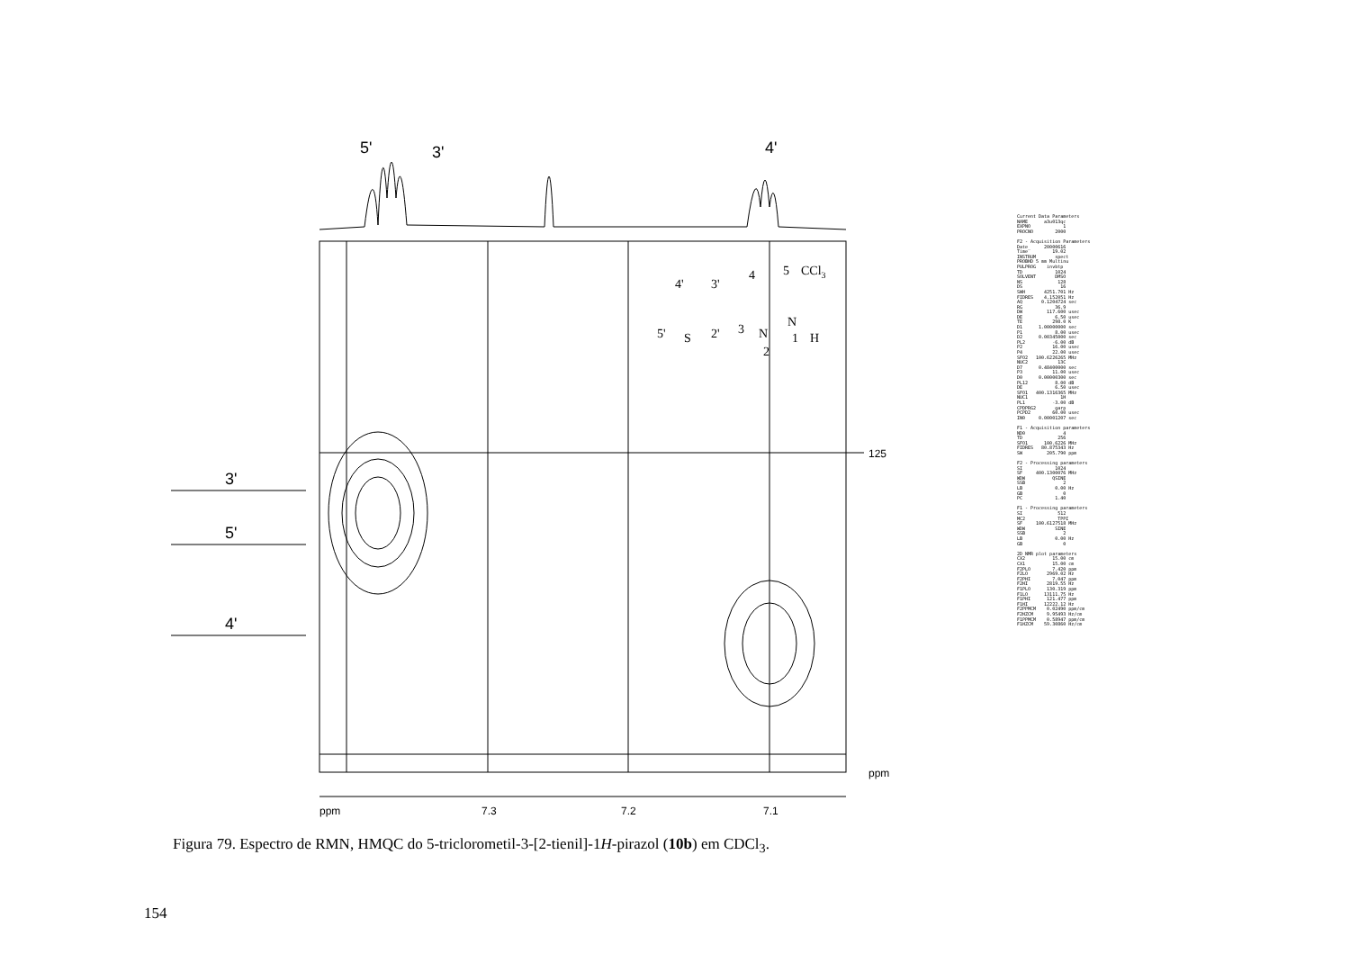5'
3'
4'
3'
5'
4'
125
ppm
ppm
7.3
7.2
7.1
4'
3'
4
5
CCl3
5'
S
2'
3
N
N
1
H
2
Current Data Parameters NAME a3u013qc EXPNO 1 PROCNO 2000 F2 - Acquisition Parameters Date_ 20000616 Time 19.02 INSTRUM spect PROBHD 5 mm Multinu PULPROG invbtp TD 1024 SOLVENT DMSO NS 128 DS 16 SWH 4251.701 Hz FIDRES 4.152051 Hz AQ 0.1204724 sec RG 36.9 DW 117.600 usec DE 6.50 usec TE 298.0 K D1 1.00000000 sec P1 8.00 usec D2 0.00345000 sec PL2 -6.00 dB P2 16.00 usec P4 22.00 usec SFO2 100.6226265 MHz NUC2 13C D7 0.48400000 sec P3 11.00 usec D0 0.00000300 sec PL12 8.00 dB DE 6.50 usec SFO1 400.1316365 MHz NUC1 1H PL1 -3.00 dB CPDPRG2 garp PCPD2 60.00 usec IN0 0.00001207 sec F1 - Acquisition parameters ND0 4 TD 256 SFO1 100.6226 MHz FIDRES 80.875343 Hz SW 205.790 ppm F2 - Processing parameters SI 1024 SF 400.1300076 MHz WDW QSINE SSB 2 LB 0.00 Hz GB 0 PC 1.40 F1 - Processing parameters SI 512 MC2 TPPI SF 100.6127518 MHz WDW SINE SSB 2 LB 0.00 Hz GB 0 2D NMR plot parameters CX2 15.00 cm CX1 15.00 cm F2PLO 7.420 ppm F2LO 2969.02 Hz F2PHI 7.047 ppm F2HI 2819.55 Hz F1PLO 130.319 ppm F1LO 13111.75 Hz F1PHI 121.477 ppm F1HI 12222.12 Hz F2PPMCM 0.02490 ppm/cm F2HZCM 9.95493 Hz/cm F1PPMCM 0.58947 ppm/cm F1HZCM 59.30860 Hz/cm
Figura 79. Espectro de RMN, HMQC do 5-triclorometil-3-[2-tienil]-1H-pirazol (10b) em CDCl<sub>3</sub>.
154